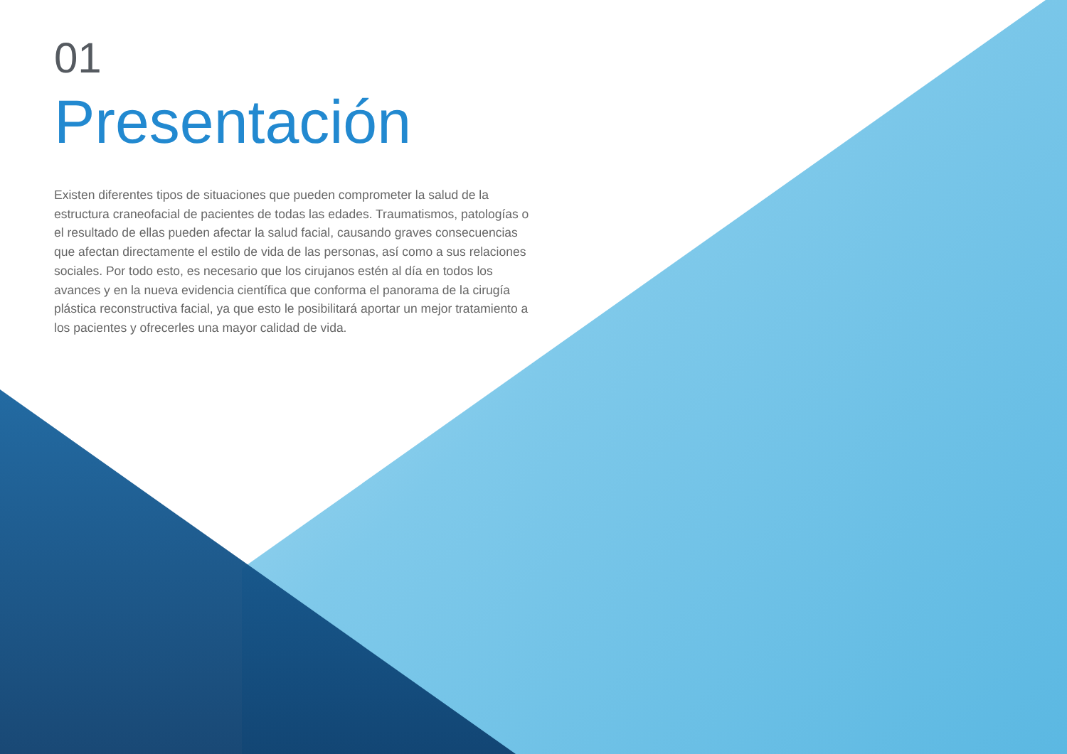01
Presentación
Existen diferentes tipos de situaciones que pueden comprometer la salud de la estructura craneofacial de pacientes de todas las edades. Traumatismos, patologías o el resultado de ellas pueden afectar la salud facial, causando graves consecuencias que afectan directamente el estilo de vida de las personas, así como a sus relaciones sociales. Por todo esto, es necesario que los cirujanos estén al día en todos los avances y en la nueva evidencia científica que conforma el panorama de la cirugía plástica reconstructiva facial, ya que esto le posibilitará aportar un mejor tratamiento a los pacientes y ofrecerles una mayor calidad de vida.